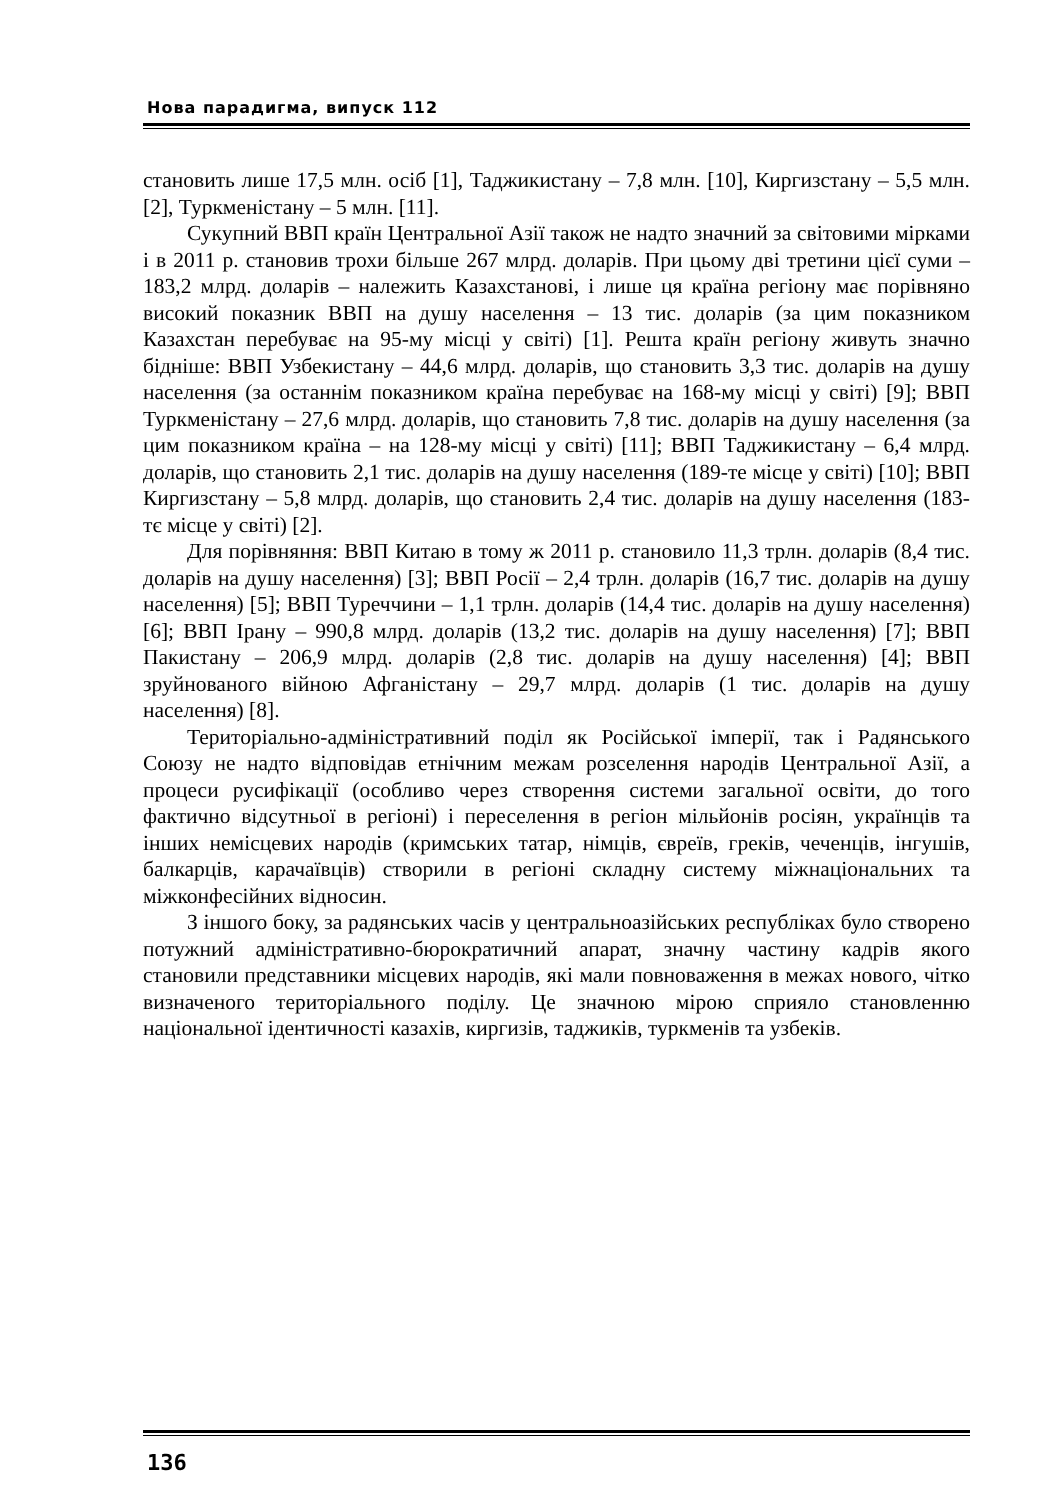Нова парадигма, випуск 112
становить лише 17,5 млн. осіб [1], Таджикистану – 7,8 млн. [10], Киргизстану – 5,5 млн. [2], Туркменістану – 5 млн. [11].
Сукупний ВВП країн Центральної Азії також не надто значний за світовими мірками і в 2011 р. становив трохи більше 267 млрд. доларів. При цьому дві третини цієї суми – 183,2 млрд. доларів – належить Казахстанові, і лише ця країна регіону має порівняно високий показник ВВП на душу населення – 13 тис. доларів (за цим показником Казахстан перебуває на 95-му місці у світі) [1]. Решта країн регіону живуть значно бідніше: ВВП Узбекистану – 44,6 млрд. доларів, що становить 3,3 тис. доларів на душу населення (за останнім показником країна перебуває на 168-му місці у світі) [9]; ВВП Туркменістану – 27,6 млрд. доларів, що становить 7,8 тис. доларів на душу населення (за цим показником країна – на 128-му місці у світі) [11]; ВВП Таджикистану – 6,4 млрд. доларів, що становить 2,1 тис. доларів на душу населення (189-те місце у світі) [10]; ВВП Киргизстану – 5,8 млрд. доларів, що становить 2,4 тис. доларів на душу населення (183-тє місце у світі) [2].
Для порівняння: ВВП Китаю в тому ж 2011 р. становило 11,3 трлн. доларів (8,4 тис. доларів на душу населення) [3]; ВВП Росії – 2,4 трлн. доларів (16,7 тис. доларів на душу населення) [5]; ВВП Туреччини – 1,1 трлн. доларів (14,4 тис. доларів на душу населення) [6]; ВВП Ірану – 990,8 млрд. доларів (13,2 тис. доларів на душу населення) [7]; ВВП Пакистану – 206,9 млрд. доларів (2,8 тис. доларів на душу населення) [4]; ВВП зруйнованого війною Афганістану – 29,7 млрд. доларів (1 тис. доларів на душу населення) [8].
Територіально-адміністративний поділ як Російської імперії, так і Радянського Союзу не надто відповідав етнічним межам розселення народів Центральної Азії, а процеси русифікації (особливо через створення системи загальної освіти, до того фактично відсутньої в регіоні) і переселення в регіон мільйонів росіян, українців та інших немісцевих народів (кримських татар, німців, євреїв, греків, чеченців, інгушів, балкарців, карачаївців) створили в регіоні складну систему міжнаціональних та міжконфесійних відносин.
З іншого боку, за радянських часів у центральноазійських республіках було створено потужний адміністративно-бюрократичний апарат, значну частину кадрів якого становили представники місцевих народів, які мали повноваження в межах нового, чітко визначеного територіального поділу. Це значною мірою сприяло становленню національної ідентичності казахів, киргизів, таджиків, туркменів та узбеків.
136